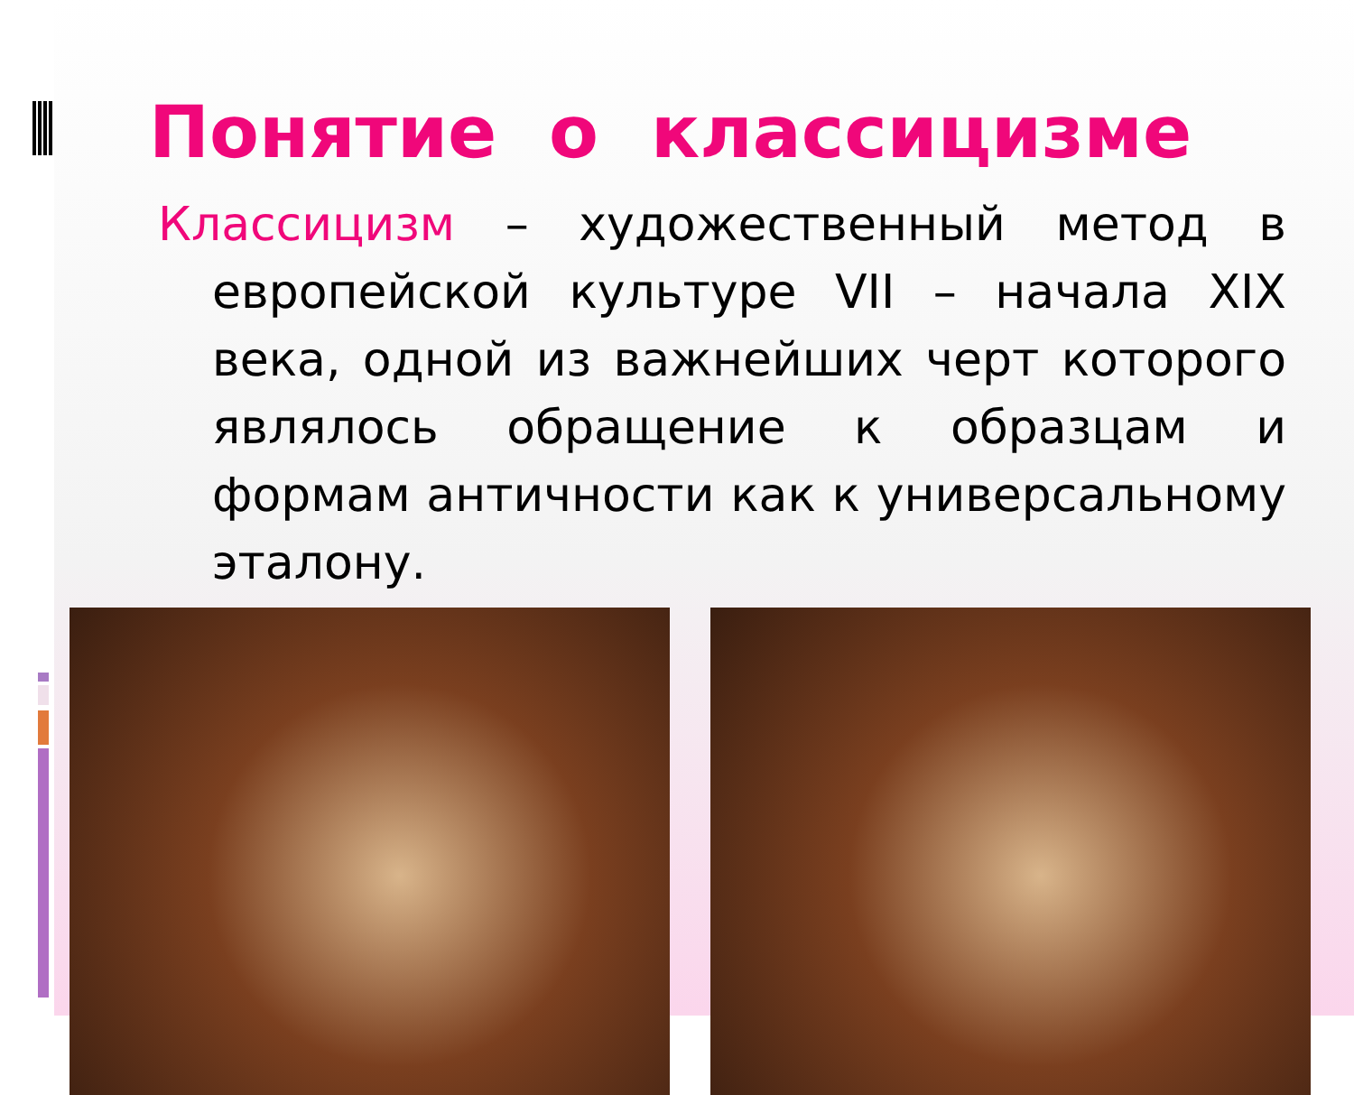Понятие о классицизме
Классицизм – художественный метод в европейской культуре VII – начала XIX века, одной из важнейших черт которого являлось обращение к образцам и формам античности как к универсальному эталону.